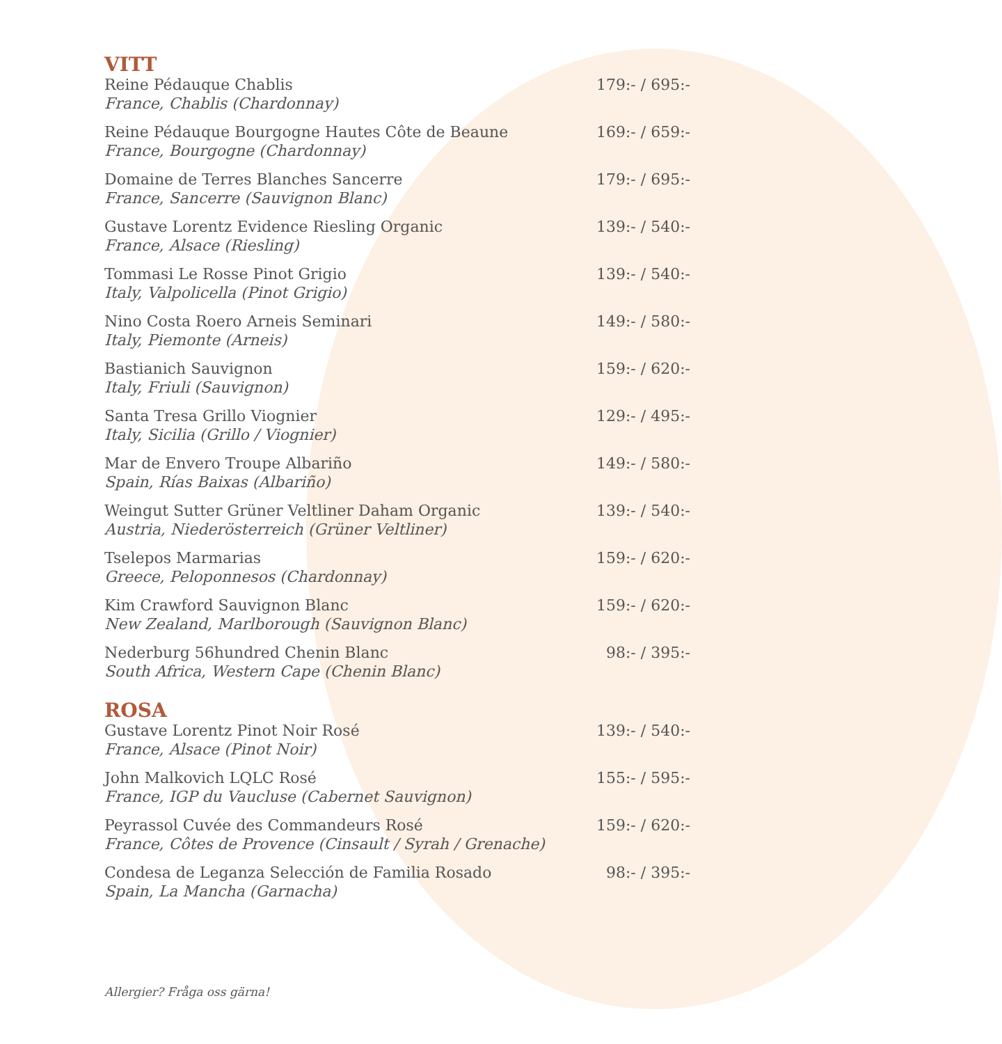VITT
Reine Pédauque Chablis
France, Chablis (Chardonnay)
179:- / 695:-
Reine Pédauque Bourgogne Hautes Côte de Beaune
France, Bourgogne (Chardonnay)
169:- / 659:-
Domaine de Terres Blanches Sancerre
France, Sancerre (Sauvignon Blanc)
179:- / 695:-
Gustave Lorentz Evidence Riesling Organic
France, Alsace (Riesling)
139:- / 540:-
Tommasi Le Rosse Pinot Grigio
Italy, Valpolicella (Pinot Grigio)
139:- / 540:-
Nino Costa Roero Arneis Seminari
Italy, Piemonte (Arneis)
149:- / 580:-
Bastianich Sauvignon
Italy, Friuli (Sauvignon)
159:- / 620:-
Santa Tresa Grillo Viognier
Italy, Sicilia (Grillo / Viognier)
129:- / 495:-
Mar de Envero Troupe Albariño
Spain, Rías Baixas (Albariño)
149:- / 580:-
Weingut Sutter Grüner Veltliner Daham Organic
Austria, Niederösterreich (Grüner Veltliner)
139:- / 540:-
Tselepos Marmarias
Greece, Peloponnesos (Chardonnay)
159:- / 620:-
Kim Crawford Sauvignon Blanc
New Zealand, Marlborough (Sauvignon Blanc)
159:- / 620:-
Nederburg 56hundred Chenin Blanc
South Africa, Western Cape (Chenin Blanc)
98:- / 395:-
ROSA
Gustave Lorentz Pinot Noir Rosé
France, Alsace (Pinot Noir)
139:- / 540:-
John Malkovich LQLC Rosé
France, IGP du Vaucluse (Cabernet Sauvignon)
155:- / 595:-
Peyrassol Cuvée des Commandeurs Rosé
France, Côtes de Provence (Cinsault / Syrah / Grenache)
159:- / 620:-
Condesa de Leganza Selección de Familia Rosado
Spain, La Mancha (Garnacha)
98:- / 395:-
Allergier? Fråga oss gärna!